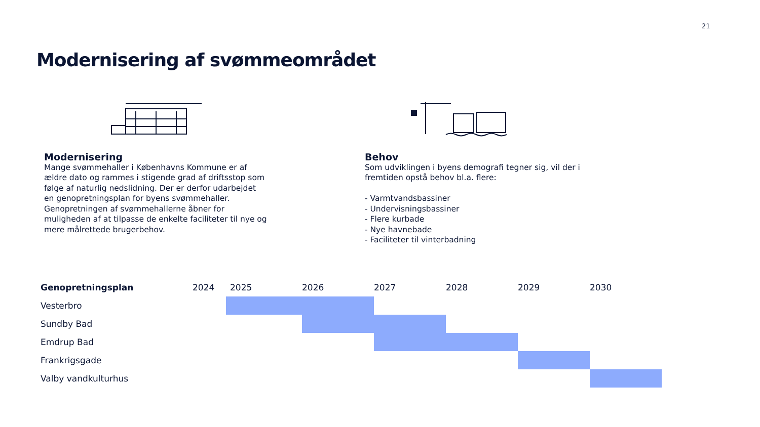21
Modernisering af svømmeområdet
Modernisering
Mange svømmehaller i Københavns Kommune er af ældre dato og rammes i stigende grad af driftsstop som følge af naturlig nedslidning. Der er derfor udarbejdet en genopretningsplan for byens svømmehaller. Genopretningen af svømmehallerne åbner for muligheden af at tilpasse de enkelte faciliteter til nye og mere målrettede brugerbehov.
Behov
Som udviklingen i byens demografi tegner sig, vil der i fremtiden opstå behov bl.a. flere:
- Varmtvandsbassiner
- Undervisningsbassiner
- Flere kurbade
- Nye havnebade
- Faciliteter til vinterbadning
| Genopretningsplan | 2024 | 2025 | 2026 | 2027 | 2028 | 2029 | 2030 |
| --- | --- | --- | --- | --- | --- | --- | --- |
| Vesterbro | | | | | | | |
| Sundby Bad | | | | | | | |
| Emdrup Bad | | | | | | | |
| Frankrigsgade | | | | | | | |
| Valby vandkulturhus | | | | | | | |